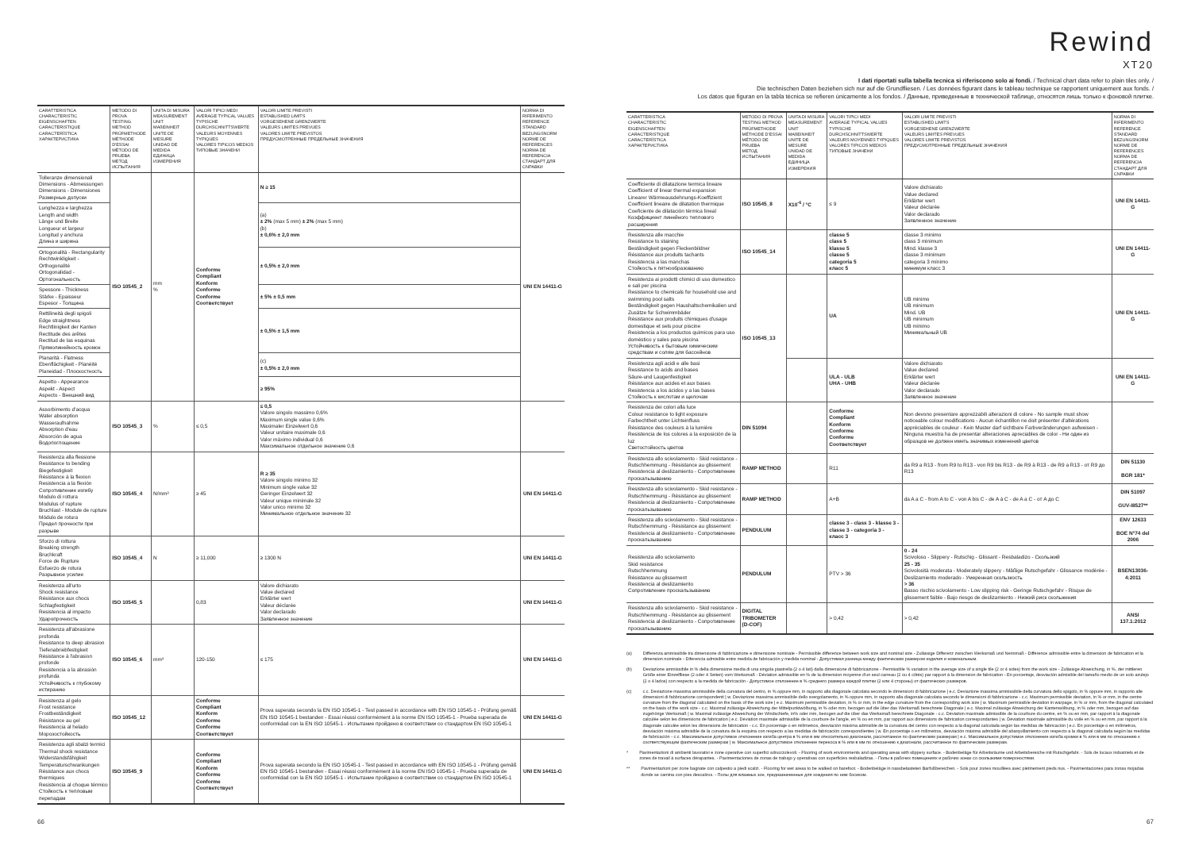| CARATTERISTICA CHARACTERISTIC EIGENSCHAFTEN CARACTERISTIQUE CARACTERÍSTICA ХАРАКТЕРИСТИКА | METODO DI PROVA TESTING METHOD PRÜFMETHODE MÉTHODE D'ESSAI MÉTODO DE PRUEBA МЕТОД ИСПЫТАНИЯ | UNITA DI MISURA MEASUREMENT UNIT MAßEINHEIT UNITE DE MESURE UNIDAD DE MEDIDA ЕДИНИЦА ИЗМЕРЕНИЯ | VALORI TIPICI MEDI AVERAGE TYPICAL VALUES TYPISCHE DURCHSCHNITTSWERTE VALEURS MOYENNES TYPIQUES VALORES TIPICOS MEDIOS ТИПОВЫЕ ЗНАЧЕНИ | VALORI LIMITE PREVISTI ESTABLISHED LIMITS VORGESEHENE GRENZWERTE VALEURS LIMITES PREVUES VALORES LIMITE PREVISTOS ПРЕДУСМОТРЕННЫЕ ПРЕДЕЛЬНЫЕ ЗНАЧЕНИЯ | NORMA DI RIFERIMENTO REFERENCE STANDARD BEZUNGSNORM NORME DE REFERENCES NORMA DE REFERENCIA СТАНДАРТ ДЛЯ СNРАВКИ |
| --- | --- | --- | --- | --- | --- |
| Tolleranze dimensionali Dimensions - Abmessungen Dimensions - Dimensiones Размерные допуски | ISO 10545_2 | mm % | Conforme Compliant Konform Conforme Conforme Соответствует | N ≥ 15 | UNI EN 14411-G |
| Lunghezza e larghezza Length and width Länge und Breite Longueur et largeur Longitud y anchura Длина и ширина | | | | (a) ± 2% (max 5 mm) ± 2% (max 5 mm) (b) ± 0,6% ± 2,0 mm | |
| Ortogonalità - Rectangularity Rechtwinkligkeit - Orthogonalité Ortogonalidad - Ортогональность | | | | ± 0,5% ± 2,0 mm | |
| Spessore - Thickness Stärke - Epaisseur Espesor - Толщина | | | | ± 5% ± 0,5 mm | |
| Rettilineità degli spigoli Edge straightness Rechtlinigkeit der Kanten Rectitude des arêtes Rectitud de las esquinas Прямолинейность кромок | | | | ± 0,5% ± 1,5 mm | |
| Planarità - Flatness Ebenflächigkeit - Planéité Planeidad - Плоскостность | | | | (c) ± 0,5% ± 2,0 mm | |
| Aspetto - Appearance Aspekt - Aspect Aspecto - Внешний вид | | | | ≥ 95% | |
| Assorbimento d'acqua Water absorption Wasseraufnahme Absorption d'eau Absorción de agua Водопоглощение | ISO 10545_3 | % | ≤ 0,5 | ≤ 0,5 Valore singolo massimo 0,6% Maximum single value 0,6% Maximaler Einzelwert 0,6 Valeur unitaire maximale 0,6 Valor máximo individual 0,6 Максимальное отдельное значение 0,6 | |
| Resistenza alla flessione Resistance to bending Biegefestigkeit Résistance à la flexion Resistencia a la flexión Сопротивление изгибу Modulo di rottura Modulus of rupture Bruchlast - Module de rupture Módulo de rotura Предел прочности при разрыве | ISO 10545_4 | N/mm² | ≥ 45 | R ≥ 35 Valore singolo minimo 32 Minimum single value 32 Geringer Einzelwert 32 Valeur unique minimale 32 Valor unico minimo 32 Минимальное отдельное значение 32 | UNI EN 14411-G |
| Sforzo di rottura Breaking strength Bruchkraft Force de Rupture Esfuerzo de rotura Разрывное усилие | ISO 10545_4 | N | ≥ 11,000 | ≥ 1300 N | UNI EN 14411-G |
| Resistenza all'urto Shock resistance Résistance aux chocs Schlagfestigkeit Resistencia al impacto Ударопрочность | ISO 10545_5 | | 0,83 | Valore dichiarato Value declared Erklärter wert Valeur déclarée Valor declarado Заявленное значение | UNI EN 14411-G |
| Resistenza all'abrasione profonda Resistance to deep abrasion Tiefenabriebfestigkeit Résistance à l'abrasion profonde Resistencia a la abrasión profunda Устойчивость к глубокому истиранию | ISO 10545_6 | mm³ | 120-150 | ≤ 175 | UNI EN 14411-G |
| Resistenza al gelo Frost resistance Frostbeständigkeit Résistance au gel Resistencia al helado Морозостойкость | ISO 10545_12 | | Conforme Compliant Konform Conforme Conforme Соответствует | Prova superata secondo la EN ISO 10545-1 - Test passed in accordance with EN ISO 10545-1 - Prüfung gemäß EN ISO 10545-1 bestanden - Essai réussi conformément à la norme EN ISO 10545-1 - Prueba superada de conformidad con la EN ISO 10545-1 - Испытание пройдено в соответствии со стандартом EN ISO 10545-1 | UNI EN 14411-G |
| Resistenza agli sbalzi termici Thermal shock resistance Widerstandsfähigkeit Temperaturschwankungen Résistance aux chocs thermiques Resistencia al choque térmico Стойкость к тепловым перепадам | ISO 10545_9 | | Conforme Compliant Konform Conforme Conforme Соответствует | Prova superata secondo la EN ISO 10545-1 - Test passed in accordance with EN ISO 10545-1 - Prüfung gemäß EN ISO 10545-1 bestanden - Essai réussi conformément à la norme EN ISO 10545-1 - Prueba superada de conformidad con la EN ISO 10545-1 - Испытание пройдено в соответствии со стандартом EN ISO 10545-1 | UNI EN 14411-G |
66
Rewind
XT20
I dati riportati sulla tabella tecnica si riferiscono solo ai fondi. / Technical chart data refer to plain tiles only. /
Die technischen Daten beziehen sich nur auf die Grundfliesen. / Les données figurant dans le tableau technique se rapportent uniquement aux fonds. /
Los datos que figuran en la tabla técnica se refieren únicamente a los fondos. / Данные, приведенные в технической таблице, относятся лишь только к фоновой плитке.
| CARATTERISTICA CHARACTERISTIC EIGENSCHAFTEN CARACTERISTIQUE CARACTERÍSTICA ХАРАКТЕРИСТИКА | METODO DI PROVA TESTING METHOD PRÜFMETHODE MÉTHODE D'ESSAI MÉTODO DE PRUEBA МЕТОД ИСПЫТАНИЯ | UNITA DI MISURA MEASUREMENT UNIT MAßEINHEIT UNITE DE MESURE UNIDAD DE MEDIDA ЕДИНИЦА ИЗМЕРЕНИЯ | VALORI TIPICI MEDI AVERAGE TYPICAL VALUES TYPISCHE DURCHSCHNITTSWERTE VALEURS MOYENNES TYPIQUES VALORES TIPICOS MEDIOS ТИПОВЫЕ ЗНАЧЕНИ | VALORI LIMITE PREVISTI ESTABLISHED LIMITS VORGESEHENE GRENZWERTE VALEURS LIMITES PREVUES VALORES LIMITE PREVISTOS ПРЕДУСМОТРЕННЫЕ ПРЕДЕЛЬНЫЕ ЗНАЧЕНИЯ | NORMA DI RIFERIMENTO REFERENCE STANDARD BEZUNGSNORM NORME DE REFERENCES NORMA DE REFERENCIA СТАНДАРТ ДЛЯ СNРАВКИ |
| --- | --- | --- | --- | --- | --- |
| Coefficiente di dilatazione termica lineare Coefficient of linear thermal expansion Linearer Wärmeausdehnungs-Koeffizient Coefficient lineaire de dilatation thermique Coeficiente de dilatación térmica lineal Коэффициент линейного теплового расширения | ISO 10545_8 | X10<sup>-6</sup> / °C | ≤ 9 | Valore dichiarato Value declared Erklärter wert Valeur déclarée Valor declarado Заявленное значение | UNI EN 14411-G |
| Resistenza alle macchie Resistance to staining Beständigkeit gegen Fleckenbildner Résistance aux produits tachants Resistencia a las manchas Стойкость к пятнообразованию | ISO 10545_14 | | classe 5 class 5 klasse 5 classe 5 categoria 5 класс 5 | classe 3 minimo class 3 minimum Mind. klasse 3 classe 3 minimum categoria 3 mínimo минимум класс 3 | UNI EN 14411-G |
| Resistenza ai prodotti chimici di uso domestico e sali per piscina Resistance to chemicals for household use and swimming pool salts Beständigkeit gegen Haushaltschemikalien und Zusätze fur Schwimmbäder Résistance aux produits chimiques d'usage domestique et sels pour piscine Resistencia a los productos químicos para uso doméstico y sales para piscina Устойчивость к бытовым химическим средствам и солям для бассейнов | ISO 10545_13 | | UA | UB minimo UB minimum Mind. UB UB minimum UB mínimo Минимальный UB | UNI EN 14411-G |
| Resistenza agli acidi e alle basi Resistance to acids and bases Säure-und Laugenfestigkeit Résistance aux acides et aux bases Resistencia a los ácidos y a las bases Стойкость к кислотам и щелочам | | | ULA - ULB UHA - UHB | Valore dichiarato Value declared Erklärter wert Valeur déclarée Valor declarado Заявленное значение | UNI EN 14411-G |
| Resistenza dei colori alla luce Colour resistance to light exposure Farbechtheit unter Lichteinfluss Résistance des couleurs à la lumière Resistencia de los colores a la exposición de la luz Светостойкость цветов | DIN 51094 | | Conforme Compliant Konform Conforme Conforme Соответствует | Non devono presentare apprezzabili alterazioni di colore - No sample must show noticeable colour modifications - Aucun échantillon ne doit présenter d'altérations appréciables de couleur - Kein Muster darf sichtbare Farbveränderungen aufweisen - Ninguna muestra ha de presentar alteraciones apreciables de color - Ни один из образцов не должен иметь значимых изменений цветов | |
| Resistenza allo scivolamento - Skid resistance - Rutschhemmung - Résistance au glissement Resistencia al deslizamiento - Сопротивление проскальзыванию | RAMP METHOD | | R11 | da R9 a R13 - from R9 to R13 - von R9 bis R13 - de R9 à R13 - de R9 a R13 - от R9 до R13 | DIN 51130 BGR 181* |
| Resistenza allo scivolamento - Skid resistance - Rutschhemmung - Résistance au glissement Resistencia al deslizamiento - Сопротивление проскальзыванию | RAMP METHOD | | A+B | da A a C - from A to C - von A bis C - de A à C - de A a C - от A до C | DIN 51097 GUV-I8527** |
| Resistenza allo scivolamento - Skid resistance - Rutschhemmung - Résistance au glissement Resistencia al deslizamiento - Сопротивление проскальзыванию | PENDULUM | | classe 3 - class 3 - klasse 3 - classe 3 - categoria 3 - класс 3 | | ENV 12633 BOE N°74 del 2006 |
| Resistenza allo scivolamento Skid resistance Rutschhemmung Résistance au glissement Resistencia al deslizamiento Сопротивление проскальзыванию | PENDULUM | | PTV > 36 | 0 - 24 Scivoloso - Slippery - Rutschig - Glissant - Resbaladizo - Скользкий 25 - 35 Scivolosità moderata - Moderately slippery - Mäßige Rutschgefahr - Glissance modérée - Deslizamiento moderado - Умеренная скользкость > 36 Basso rischio scivolamento - Low slipping risk - Geringe Rutschgefahr - Risque de glissement faible - Bajo riesgo de deslizamiento - Низкий риск скольжения | BSEN13036-4:2011 |
| Resistenza allo scivolamento - Skid resistance - Rutschhemmung - Résistance au glissement Resistencia al deslizamiento - Сопротивление проскальзыванию | DIGITAL TRIBOMETER (D-COF) | | > 0,42 | > 0,42 | ANSI 137.1:2012 |
(a) Differenza ammissibile tra dimensione di fabbricazione e dimensione nominale - Permissible difference between work size and nominal size - Zulässige Differenz zwischen Werksmaß und Nennmaß - Différence admissible entre la dimension de fabrication et la dimension nominale - Diferencia admisible entre medida de fabricación y medida nominal - Допустимая разница между фактическим размером изделия и номинальным.
(b) Deviazione ammissibile in % della dimensione media di una singola piastrella (2 o 4 lati) dalla dimensione di fabbricazione - Permissible % variation in the average size of a single tile (2 or 4 sides) from the work size - Zulässige Abweichung, in %, der mittleren Größe einer Einzelfliese (2 oder 4 Seiten) vom Werksmaß - Déviation admissible en % de la dimension moyenne d'un seul carreau (2 ou 4 côtés) par rapport à la dimension de fabrication - En porcentaje, desviación admisible del tamaño medio de un solo azulejo (2 o 4 lados) con respecto a la medida de fabricación - Допустимое отклонение в % среднего размера каждой плитки (2 или 4 стороны) от фактических размеров.
(c) c.c. Deviazione massima ammissibile della curvatura del centro, in % oppure mm, in rapporto alla diagonale calcolata secondo le dimensioni di fabbricazione | e.c. Deviazione massima ammissibile della curvatura dello spigolo, in % oppure mm, in rapporto alle dimensioni di fabbricazione corrispondenti | w. Deviazione massima ammissibile dello svergolamento, in % oppure mm, in rapporto alla diagonale calcolata secondo le dimensioni di fabbricazione - c.c. Maximum permissible deviation, in % or mm, in the centre curvature from the diagonal calculated on the basis of the work size | e.c. Maximum permissible deviation, in % or mm, in the edge curvature from the corresponding work size | w. Maximum permissible deviation in warpage, in % or mm, from the diagonal calculated on the basis of the work size - c.c. Maximal zulässige Abweichung der Mittelpunktwölbung, in % oder mm, bezogen auf die über das Werksmaß berechnete Diagonale | e.c. Maximal zulässige Abweichung der Kantenwölbung, in % oder mm, bezogen auf das zugehörige Werksmaß | w. Maximal zulässige Abweichung der Windschiefe, in% oder mm, bezogen auf die über das Werksmaß berechnete Diagonale - c.c. Déviation maximale admissible de la courbure du centre, en % ou en mm, par rapport à la diagonale calculée selon les dimensions de fabrication | e.c. Déviation maximale admissible de la courbure de l'angle, en % ou en mm, par rapport aux dimensions de fabrication correspondantes | w. Déviation maximale admissible du voile en % ou en mm, par rapport à la diagonale calculée selon les dimensions de fabrication - c.c. En porcentaje o en milímetros, desviación máxima admisible de la curvatura del centro con respecto a la diagonal calculada según las medidas de fabricación | e.c. En porcentaje o en milímetros, desviación máxima admisible de la curvatura de la esquina con respecto a las medidas de fabricación correspondientes | w. En porcentaje o en milímetros, desviación máxima admisible del abarquillamiento con respecto a la diagonal calculada según las medidas de fabricación - c.c. Максимальное допустимое отклонение изгиба центра в % или в мм относительно диагонали, рассчитанное по фактическим размерам | e.c. Максимальное допустимое отклонение изгиба кромки в % или в мм по отношению к соответствующим фактическим размерам | w. Максимальное допустимое отклонение перекоса в % или в мм по отношению к диагонали, рассчитанное по фактическим размерам.
* Pavimentazioni di ambienti lavorativi e zone operative con superfici sdrucciolevoli. - Flooring of work environments and operating areas with slippery surface. - Bodenbeläge für Arbeitsräume und Arbeitsbereiche mit Rutschgefahr. - Sols de locaux industriels et de zones de travail à surfaces dérapantes. - Pavimentaciones de zonas de trabajo y operativas con superficies resbaladizas. - Полы в рабочих помещениях и рабочих зонах со скользкими поверхностями.
** Pavimentazioni per zone bagnate con calpestio a piedi scalzi. - Flooring for wet areas to be walked on barefoot. - Bodenbeläge in nassbelasteten Barfußbereichen. - Sols pour zones mouillées avec piétinement pieds nus. - Pavimentaciones para zonas mojadas donde se camina con pies descalzos. - Полы для влажных зон, предназначенные для хождения по ним босиком.
67